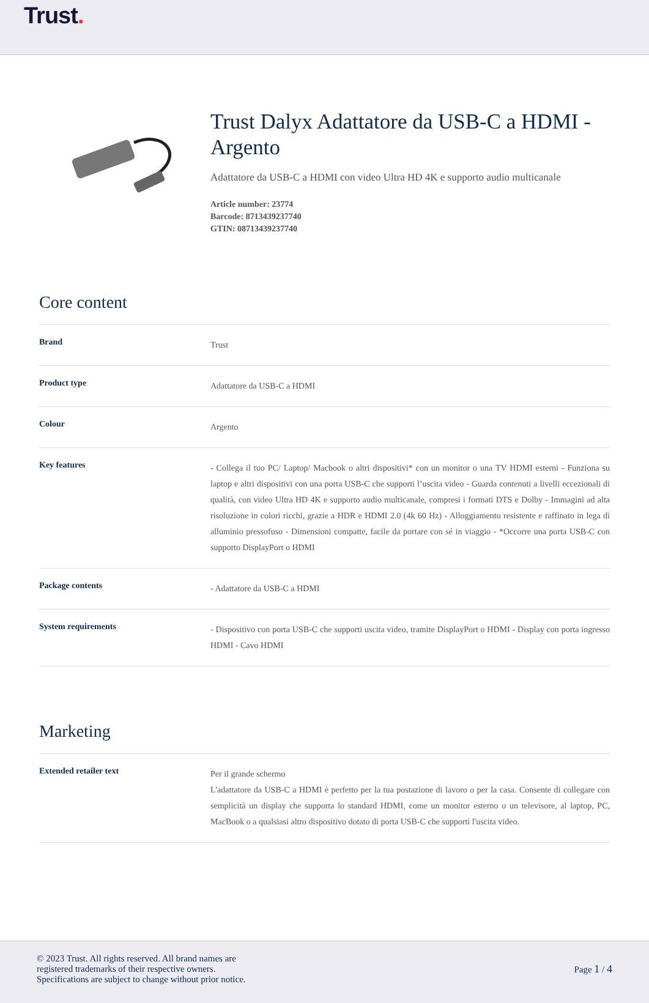Trust.
Trust Dalyx Adattatore da USB-C a HDMI - Argento
Adattatore da USB-C a HDMI con video Ultra HD 4K e supporto audio multicanale
Article number: 23774
Barcode: 8713439237740
GTIN: 08713439237740
Core content
| Brand | Trust |
| Product type | Adattatore da USB-C a HDMI |
| Colour | Argento |
| Key features | - Collega il tuo PC/ Laptop/ Macbook o altri dispositivi* con un monitor o una TV HDMI esterni - Funziona su laptop e altri dispositivi con una porta USB-C che supporti l’uscita video - Guarda contenuti a livelli eccezionali di qualità, con video Ultra HD 4K e supporto audio multicanale, compresi i formati DTS e Dolby - Immagini ad alta risoluzione in colori ricchi, grazie a HDR e HDMI 2.0 (4k 60 Hz) - Alloggiamento resistente e raffinato in lega di alluminio pressofuso - Dimensioni compatte, facile da portare con sé in viaggio - *Occorre una porta USB-C con supporto DisplayPort o HDMI |
| Package contents | - Adattatore da USB-C a HDMI |
| System requirements | - Dispositivo con porta USB-C che supporti uscita video, tramite DisplayPort o HDMI - Display con porta ingresso HDMI - Cavo HDMI |
Marketing
| Extended retailer text | Per il grande schermo L'adattatore da USB-C a HDMI è perfetto per la tua postazione di lavoro o per la casa. Consente di collegare con semplicità un display che supporta lo standard HDMI, come un monitor esterno o un televisore, al laptop, PC, MacBook o a qualsiasi altro dispositivo dotato di porta USB-C che supporti l'uscita video. |
© 2023 Trust. All rights reserved. All brand names are
registered trademarks of their respective owners.
Specifications are subject to change without prior notice.
Page 1 / 4